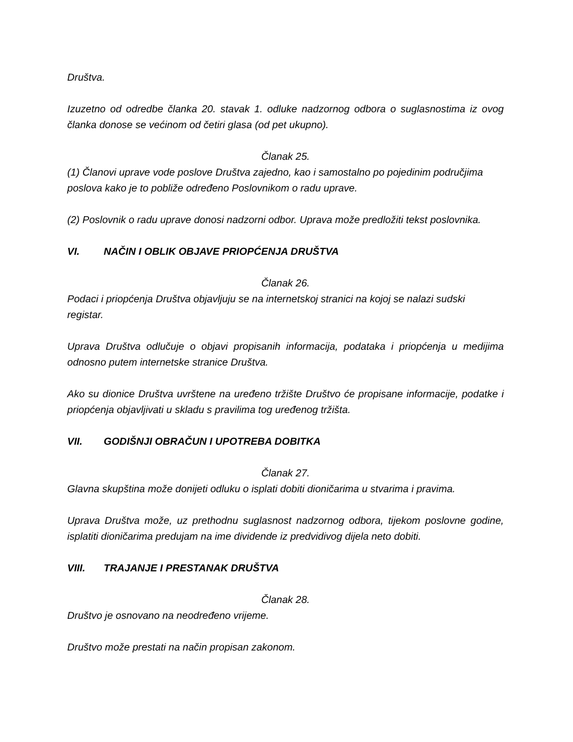Društva.
Izuzetno od odredbe članka 20. stavak 1. odluke nadzornog odbora o suglasnostima iz ovog članka donose se većinom od četiri glasa (od pet ukupno).
Članak 25.
(1) Članovi uprave vode poslove Društva zajedno, kao i samostalno po pojedinim područjima poslova kako je to pobliže određeno Poslovnikom o radu uprave.
(2) Poslovnik o radu uprave donosi nadzorni odbor. Uprava može predložiti tekst poslovnika.
VI. NAČIN I OBLIK OBJAVE PRIOPĆENJA DRUŠTVA
Članak 26.
Podaci i priopćenja Društva objavljuju se na internetskoj stranici na kojoj se nalazi sudski registar.
Uprava Društva odlučuje o objavi propisanih informacija, podataka i priopćenja u medijima odnosno putem internetske stranice Društva.
Ako su dionice Društva uvrštene na uređeno tržište Društvo će propisane informacije, podatke i priopćenja objavljivati u skladu s pravilima tog uređenog tržišta.
VII. GODIŠNJI OBRAČUN I UPOTREBA DOBITKA
Članak 27.
Glavna skupština može donijeti odluku o isplati dobiti dioničarima u stvarima i pravima.
Uprava Društva može, uz prethodnu suglasnost nadzornog odbora, tijekom poslovne godine, isplatiti dioničarima predujam na ime dividende iz predvidivog dijela neto dobiti.
VIII. TRAJANJE I PRESTANAK DRUŠTVA
Članak 28.
Društvo je osnovano na neodređeno vrijeme.
Društvo može prestati na način propisan zakonom.